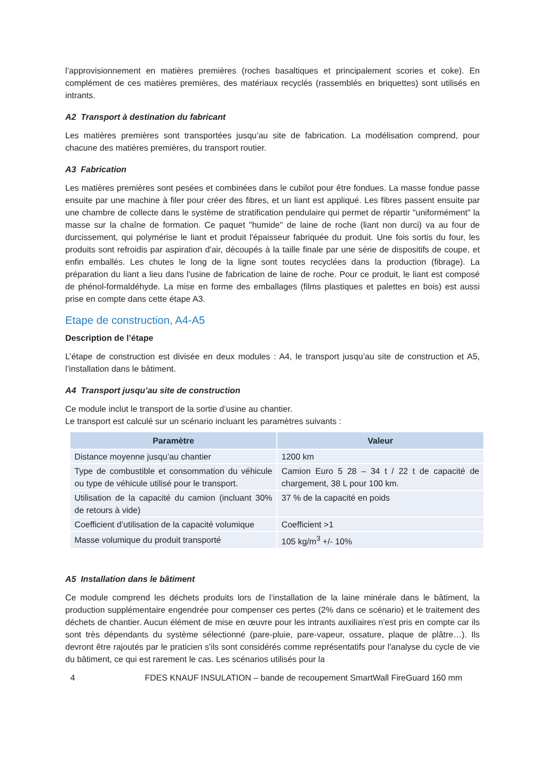l’approvisionnement en matières premières (roches basaltiques et principalement scories et coke). En complément de ces matières premières, des matériaux recyclés (rassemblés en briquettes) sont utilisés en intrants.
A2 Transport à destination du fabricant
Les matières premières sont transportées jusqu’au site de fabrication. La modélisation comprend, pour chacune des matières premières, du transport routier.
A3 Fabrication
Les matières premières sont pesées et combinées dans le cubilot pour être fondues. La masse fondue passe ensuite par une machine à filer pour créer des fibres, et un liant est appliqué. Les fibres passent ensuite par une chambre de collecte dans le système de stratification pendulaire qui permet de répartir "uniformément" la masse sur la chaîne de formation. Ce paquet "humide" de laine de roche (liant non durci) va au four de durcissement, qui polymérise le liant et produit l'épaisseur fabriquée du produit. Une fois sortis du four, les produits sont refroidis par aspiration d'air, découpés à la taille finale par une série de dispositifs de coupe, et enfin emballés. Les chutes le long de la ligne sont toutes recyclées dans la production (fibrage). La préparation du liant a lieu dans l'usine de fabrication de laine de roche. Pour ce produit, le liant est composé de phénol-formaldéhyde. La mise en forme des emballages (films plastiques et palettes en bois) est aussi prise en compte dans cette étape A3.
Etape de construction, A4-A5
Description de l’étape
L’étape de construction est divisée en deux modules : A4, le transport jusqu’au site de construction et A5, l’installation dans le bâtiment.
A4 Transport jusqu’au site de construction
Ce module inclut le transport de la sortie d’usine au chantier.
Le transport est calculé sur un scénario incluant les paramètres suivants :
| Paramètre | Valeur |
| --- | --- |
| Distance moyenne jusqu’au chantier | 1200 km |
| Type de combustible et consommation du véhicule ou type de véhicule utilisé pour le transport. | Camion Euro 5 28 – 34 t / 22 t de capacité de chargement, 38 L pour 100 km. |
| Utilisation de la capacité du camion (incluant 30% de retours à vide) | 37 % de la capacité en poids |
| Coefficient d’utilisation de la capacité volumique | Coefficient >1 |
| Masse volumique du produit transporté | 105 kg/m<sup>3</sup> +/- 10% |
A5 Installation dans le bâtiment
Ce module comprend les déchets produits lors de l’installation de la laine minérale dans le bâtiment, la production supplémentaire engendrée pour compenser ces pertes (2% dans ce scénario) et le traitement des déchets de chantier. Aucun élément de mise en œuvre pour les intrants auxiliaires n'est pris en compte car ils sont très dépendants du système sélectionné (pare-pluie, pare-vapeur, ossature, plaque de plâtre…). Ils devront être rajoutés par le praticien s'ils sont considérés comme représentatifs pour l'analyse du cycle de vie du bâtiment, ce qui est rarement le cas. Les scénarios utilisés pour la
4 FDES KNAUF INSULATION – bande de recoupement SmartWall FireGuard 160 mm